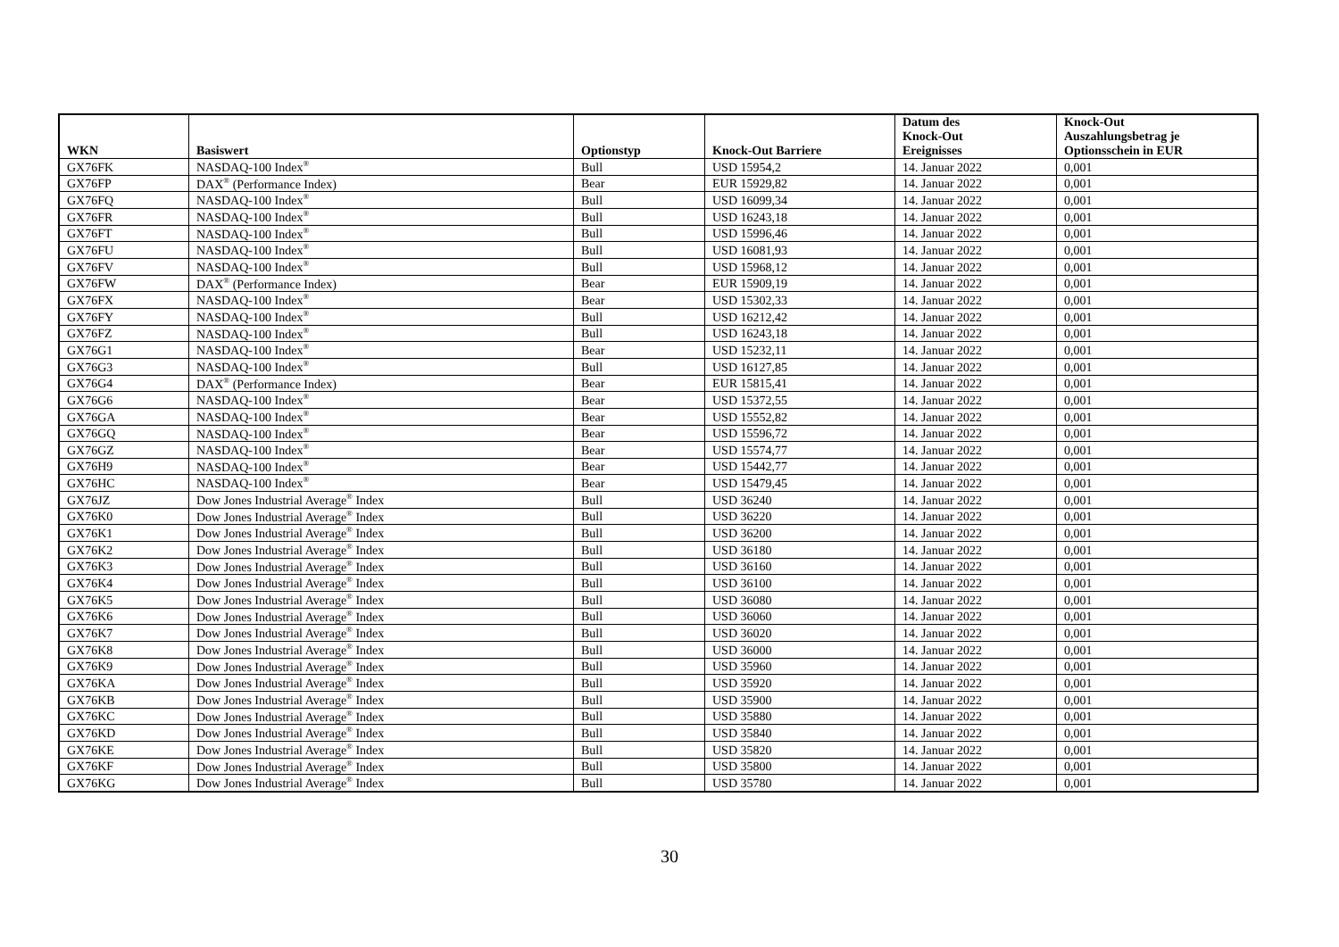| WKN | Basiswert | Optionstyp | Knock-Out Barriere | Datum des Knock-Out Ereignisses | Knock-Out Auszahlungsbetrag je Optionsschein in EUR |
| --- | --- | --- | --- | --- | --- |
| GX76FK | NASDAQ-100 Index<sup>®</sup> | Bull | USD 15954,2 | 14. Januar 2022 | 0,001 |
| GX76FP | DAX<sup>®</sup> (Performance Index) | Bear | EUR 15929,82 | 14. Januar 2022 | 0,001 |
| GX76FQ | NASDAQ-100 Index<sup>®</sup> | Bull | USD 16099,34 | 14. Januar 2022 | 0,001 |
| GX76FR | NASDAQ-100 Index<sup>®</sup> | Bull | USD 16243,18 | 14. Januar 2022 | 0,001 |
| GX76FT | NASDAQ-100 Index<sup>®</sup> | Bull | USD 15996,46 | 14. Januar 2022 | 0,001 |
| GX76FU | NASDAQ-100 Index<sup>®</sup> | Bull | USD 16081,93 | 14. Januar 2022 | 0,001 |
| GX76FV | NASDAQ-100 Index<sup>®</sup> | Bull | USD 15968,12 | 14. Januar 2022 | 0,001 |
| GX76FW | DAX<sup>®</sup> (Performance Index) | Bear | EUR 15909,19 | 14. Januar 2022 | 0,001 |
| GX76FX | NASDAQ-100 Index<sup>®</sup> | Bear | USD 15302,33 | 14. Januar 2022 | 0,001 |
| GX76FY | NASDAQ-100 Index<sup>®</sup> | Bull | USD 16212,42 | 14. Januar 2022 | 0,001 |
| GX76FZ | NASDAQ-100 Index<sup>®</sup> | Bull | USD 16243,18 | 14. Januar 2022 | 0,001 |
| GX76G1 | NASDAQ-100 Index<sup>®</sup> | Bear | USD 15232,11 | 14. Januar 2022 | 0,001 |
| GX76G3 | NASDAQ-100 Index<sup>®</sup> | Bull | USD 16127,85 | 14. Januar 2022 | 0,001 |
| GX76G4 | DAX<sup>®</sup> (Performance Index) | Bear | EUR 15815,41 | 14. Januar 2022 | 0,001 |
| GX76G6 | NASDAQ-100 Index<sup>®</sup> | Bear | USD 15372,55 | 14. Januar 2022 | 0,001 |
| GX76GA | NASDAQ-100 Index<sup>®</sup> | Bear | USD 15552,82 | 14. Januar 2022 | 0,001 |
| GX76GQ | NASDAQ-100 Index<sup>®</sup> | Bear | USD 15596,72 | 14. Januar 2022 | 0,001 |
| GX76GZ | NASDAQ-100 Index<sup>®</sup> | Bear | USD 15574,77 | 14. Januar 2022 | 0,001 |
| GX76H9 | NASDAQ-100 Index<sup>®</sup> | Bear | USD 15442,77 | 14. Januar 2022 | 0,001 |
| GX76HC | NASDAQ-100 Index<sup>®</sup> | Bear | USD 15479,45 | 14. Januar 2022 | 0,001 |
| GX76JZ | Dow Jones Industrial Average<sup>®</sup> Index | Bull | USD 36240 | 14. Januar 2022 | 0,001 |
| GX76K0 | Dow Jones Industrial Average<sup>®</sup> Index | Bull | USD 36220 | 14. Januar 2022 | 0,001 |
| GX76K1 | Dow Jones Industrial Average<sup>®</sup> Index | Bull | USD 36200 | 14. Januar 2022 | 0,001 |
| GX76K2 | Dow Jones Industrial Average<sup>®</sup> Index | Bull | USD 36180 | 14. Januar 2022 | 0,001 |
| GX76K3 | Dow Jones Industrial Average<sup>®</sup> Index | Bull | USD 36160 | 14. Januar 2022 | 0,001 |
| GX76K4 | Dow Jones Industrial Average<sup>®</sup> Index | Bull | USD 36100 | 14. Januar 2022 | 0,001 |
| GX76K5 | Dow Jones Industrial Average<sup>®</sup> Index | Bull | USD 36080 | 14. Januar 2022 | 0,001 |
| GX76K6 | Dow Jones Industrial Average<sup>®</sup> Index | Bull | USD 36060 | 14. Januar 2022 | 0,001 |
| GX76K7 | Dow Jones Industrial Average<sup>®</sup> Index | Bull | USD 36020 | 14. Januar 2022 | 0,001 |
| GX76K8 | Dow Jones Industrial Average<sup>®</sup> Index | Bull | USD 36000 | 14. Januar 2022 | 0,001 |
| GX76K9 | Dow Jones Industrial Average<sup>®</sup> Index | Bull | USD 35960 | 14. Januar 2022 | 0,001 |
| GX76KA | Dow Jones Industrial Average<sup>®</sup> Index | Bull | USD 35920 | 14. Januar 2022 | 0,001 |
| GX76KB | Dow Jones Industrial Average<sup>®</sup> Index | Bull | USD 35900 | 14. Januar 2022 | 0,001 |
| GX76KC | Dow Jones Industrial Average<sup>®</sup> Index | Bull | USD 35880 | 14. Januar 2022 | 0,001 |
| GX76KD | Dow Jones Industrial Average<sup>®</sup> Index | Bull | USD 35840 | 14. Januar 2022 | 0,001 |
| GX76KE | Dow Jones Industrial Average<sup>®</sup> Index | Bull | USD 35820 | 14. Januar 2022 | 0,001 |
| GX76KF | Dow Jones Industrial Average<sup>®</sup> Index | Bull | USD 35800 | 14. Januar 2022 | 0,001 |
| GX76KG | Dow Jones Industrial Average<sup>®</sup> Index | Bull | USD 35780 | 14. Januar 2022 | 0,001 |
30